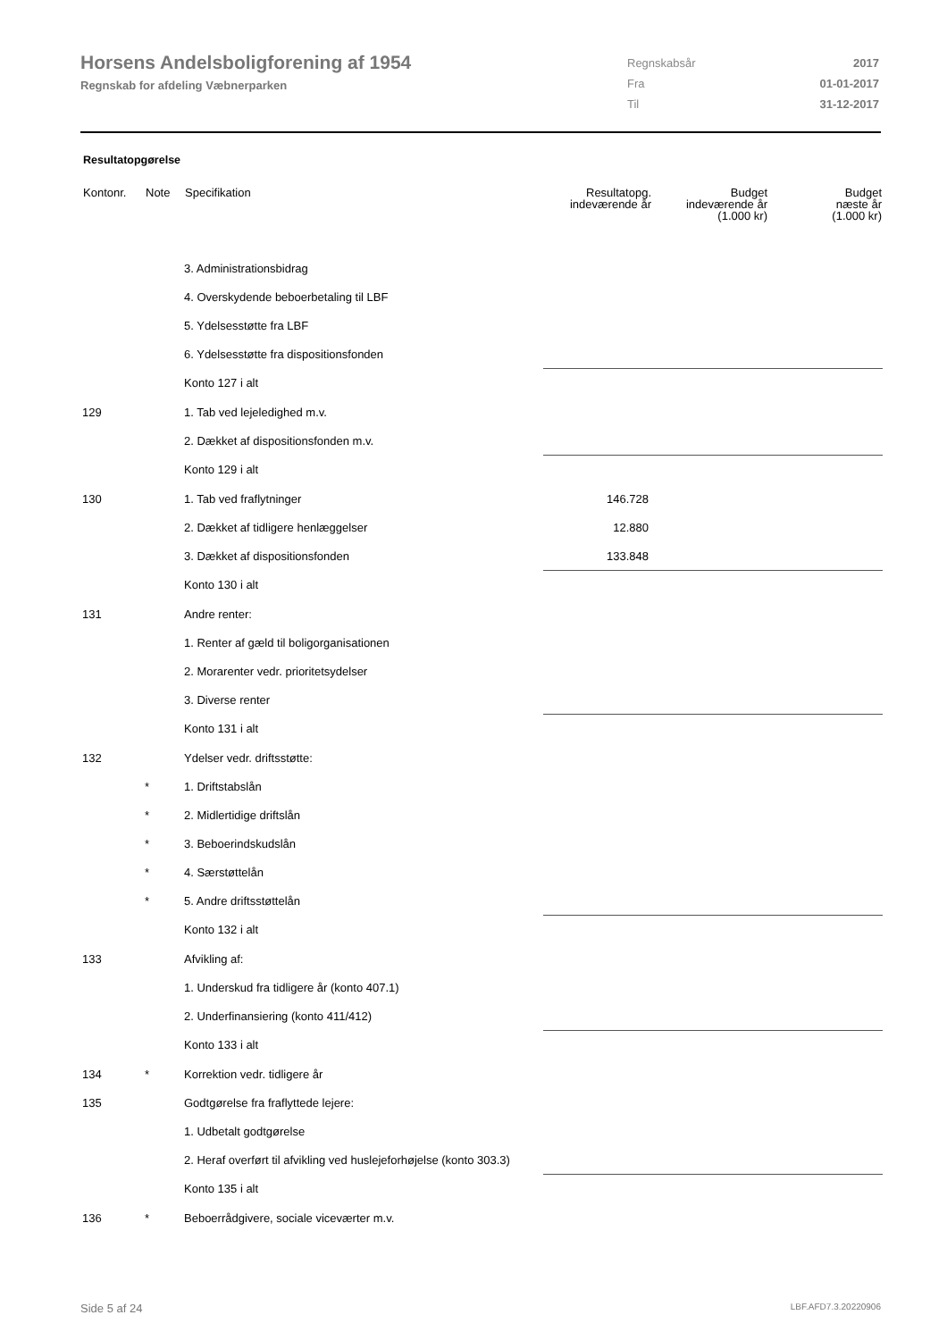Horsens Andelsboligforening af 1954
Regnskab for afdeling Væbnerparken
| Regnskabsår | 2017 |
| Fra | 01-01-2017 |
| Til | 31-12-2017 |
Resultatopgørelse
| Kontonr. | Note | Specifikation | Resultatopg. indeværende år | Budget indeværende år (1.000 kr) | Budget næste år (1.000 kr) |
| --- | --- | --- | --- | --- | --- |
| | | 3. Administrationsbidrag | | | |
| | | 4. Overskydende beboerbetaling til LBF | | | |
| | | 5. Ydelsesstøtte fra LBF | | | |
| | | 6. Ydelsesstøtte fra dispositionsfonden | | | |
| | | Konto 127 i alt | | | |
| 129 | | 1. Tab ved lejeledighed m.v. | | | |
| | | 2. Dækket af dispositionsfonden m.v. | | | |
| | | Konto 129 i alt | | | |
| 130 | | 1. Tab ved fraflytninger | 146.728 | | |
| | | 2. Dækket af tidligere henlæggelser | 12.880 | | |
| | | 3. Dækket af dispositionsfonden | 133.848 | | |
| | | Konto 130 i alt | | | |
| 131 | | Andre renter: | | | |
| | | 1. Renter af gæld til boligorganisationen | | | |
| | | 2. Morarenter vedr. prioritetsydelser | | | |
| | | 3. Diverse renter | | | |
| | | Konto 131 i alt | | | |
| 132 | | Ydelser vedr. driftsstøtte: | | | |
| | * | 1. Driftstabslån | | | |
| | * | 2. Midlertidige driftslån | | | |
| | * | 3. Beboerindskudslån | | | |
| | * | 4. Særstøttelån | | | |
| | * | 5. Andre driftsstøttelån | | | |
| | | Konto 132 i alt | | | |
| 133 | | Afvikling af: | | | |
| | | 1. Underskud fra tidligere år (konto 407.1) | | | |
| | | 2. Underfinansiering (konto 411/412) | | | |
| | | Konto 133 i alt | | | |
| 134 | * | Korrektion vedr. tidligere år | | | |
| 135 | | Godtgørelse fra fraflyttede lejere: | | | |
| | | 1. Udbetalt godtgørelse | | | |
| | | 2. Heraf overført til afvikling ved huslejeforhøjelse (konto 303.3) | | | |
| | | Konto 135 i alt | | | |
| 136 | * | Beboerrådgivere, sociale viceværter m.v. | | | |
Side 5 af 24 LBF.AFD7.3.20220906